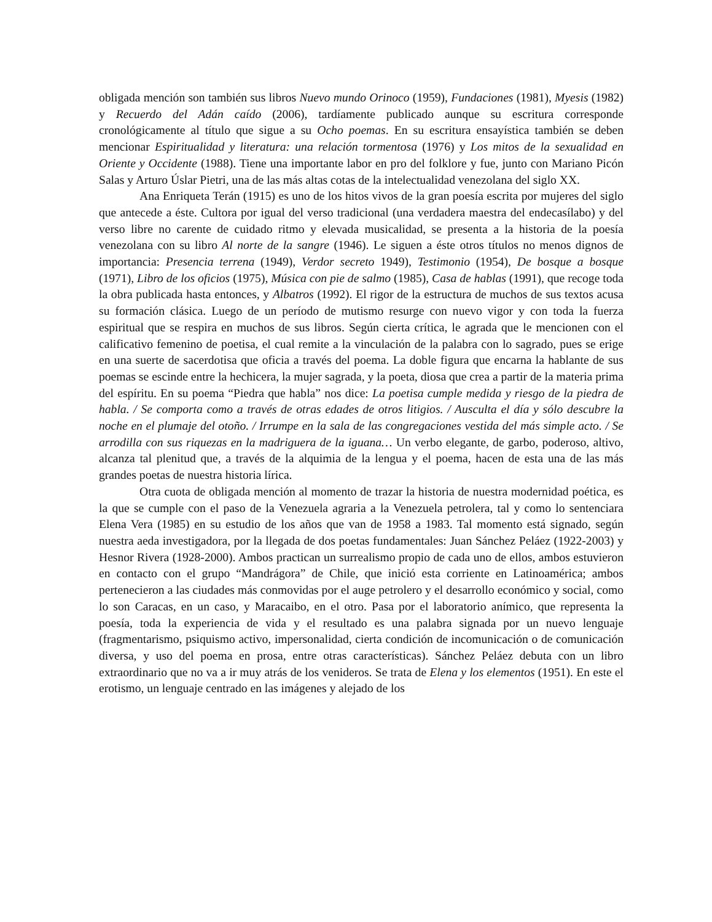obligada mención son también sus libros Nuevo mundo Orinoco (1959), Fundaciones (1981), Myesis (1982) y Recuerdo del Adán caído (2006), tardíamente publicado aunque su escritura corresponde cronológicamente al título que sigue a su Ocho poemas. En su escritura ensayística también se deben mencionar Espiritualidad y literatura: una relación tormentosa (1976) y Los mitos de la sexualidad en Oriente y Occidente (1988). Tiene una importante labor en pro del folklore y fue, junto con Mariano Picón Salas y Arturo Úslar Pietri, una de las más altas cotas de la intelectualidad venezolana del siglo XX.
Ana Enriqueta Terán (1915) es uno de los hitos vivos de la gran poesía escrita por mujeres del siglo que antecede a éste. Cultora por igual del verso tradicional (una verdadera maestra del endecasílabo) y del verso libre no carente de cuidado ritmo y elevada musicalidad, se presenta a la historia de la poesía venezolana con su libro Al norte de la sangre (1946). Le siguen a éste otros títulos no menos dignos de importancia: Presencia terrena (1949), Verdor secreto 1949), Testimonio (1954), De bosque a bosque (1971), Libro de los oficios (1975), Música con pie de salmo (1985), Casa de hablas (1991), que recoge toda la obra publicada hasta entonces, y Albatros (1992). El rigor de la estructura de muchos de sus textos acusa su formación clásica. Luego de un período de mutismo resurge con nuevo vigor y con toda la fuerza espiritual que se respira en muchos de sus libros. Según cierta crítica, le agrada que le mencionen con el calificativo femenino de poetisa, el cual remite a la vinculación de la palabra con lo sagrado, pues se erige en una suerte de sacerdotisa que oficia a través del poema. La doble figura que encarna la hablante de sus poemas se escinde entre la hechicera, la mujer sagrada, y la poeta, diosa que crea a partir de la materia prima del espíritu. En su poema “Piedra que habla” nos dice: La poetisa cumple medida y riesgo de la piedra de habla. / Se comporta como a través de otras edades de otros litigios. / Ausculta el día y sólo descubre la noche en el plumaje del otoño. / Irrumpe en la sala de las congregaciones vestida del más simple acto. / Se arrodilla con sus riquezas en la madriguera de la iguana… Un verbo elegante, de garbo, poderoso, altivo, alcanza tal plenitud que, a través de la alquimia de la lengua y el poema, hacen de esta una de las más grandes poetas de nuestra historia lírica.
Otra cuota de obligada mención al momento de trazar la historia de nuestra modernidad poética, es la que se cumple con el paso de la Venezuela agraria a la Venezuela petrolera, tal y como lo sentenciara Elena Vera (1985) en su estudio de los años que van de 1958 a 1983. Tal momento está signado, según nuestra aeda investigadora, por la llegada de dos poetas fundamentales: Juan Sánchez Peláez (1922-2003) y Hesnor Rivera (1928-2000). Ambos practican un surrealismo propio de cada uno de ellos, ambos estuvieron en contacto con el grupo “Mandrágora” de Chile, que inició esta corriente en Latinoamérica; ambos pertenecieron a las ciudades más conmovidas por el auge petrolero y el desarrollo económico y social, como lo son Caracas, en un caso, y Maracaibo, en el otro. Pasa por el laboratorio anímico, que representa la poesía, toda la experiencia de vida y el resultado es una palabra signada por un nuevo lenguaje (fragmentarismo, psiquismo activo, impersonalidad, cierta condición de incomunicación o de comunicación diversa, y uso del poema en prosa, entre otras características). Sánchez Peláez debuta con un libro extraordinario que no va a ir muy atrás de los venideros. Se trata de Elena y los elementos (1951). En este el erotismo, un lenguaje centrado en las imágenes y alejado de los